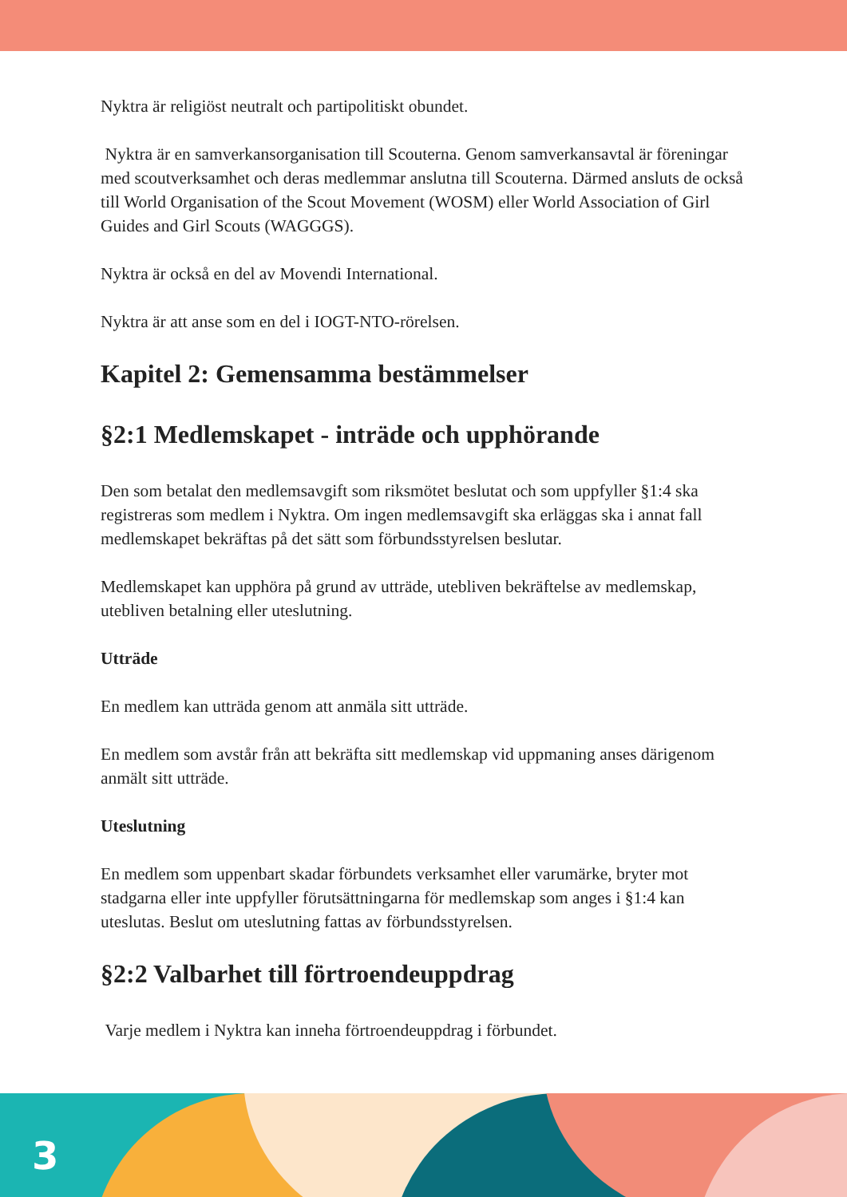Nyktra är religiöst neutralt och partipolitiskt obundet.
Nyktra är en samverkansorganisation till Scouterna. Genom samverkansavtal är föreningar med scoutverksamhet och deras medlemmar anslutna till Scouterna. Därmed ansluts de också till World Organisation of the Scout Movement (WOSM) eller World Association of Girl Guides and Girl Scouts (WAGGGS).
Nyktra är också en del av Movendi International.
Nyktra är att anse som en del i IOGT-NTO-rörelsen.
Kapitel 2: Gemensamma bestämmelser
§2:1 Medlemskapet - inträde och upphörande
Den som betalat den medlemsavgift som riksmötet beslutat och som uppfyller §1:4 ska registreras som medlem i Nyktra. Om ingen medlemsavgift ska erläggas ska i annat fall medlemskapet bekräftas på det sätt som förbundsstyrelsen beslutar.
Medlemskapet kan upphöra på grund av utträde, utebliven bekräftelse av medlemskap, utebliven betalning eller uteslutning.
Utträde
En medlem kan utträda genom att anmäla sitt utträde.
En medlem som avstår från att bekräfta sitt medlemskap vid uppmaning anses därigenom anmält sitt utträde.
Uteslutning
En medlem som uppenbart skadar förbundets verksamhet eller varumärke, bryter mot stadgarna eller inte uppfyller förutsättningarna för medlemskap som anges i §1:4 kan uteslutas. Beslut om uteslutning fattas av förbundsstyrelsen.
§2:2 Valbarhet till förtroendeuppdrag
Varje medlem i Nyktra kan inneha förtroendeuppdrag i förbundet.
3